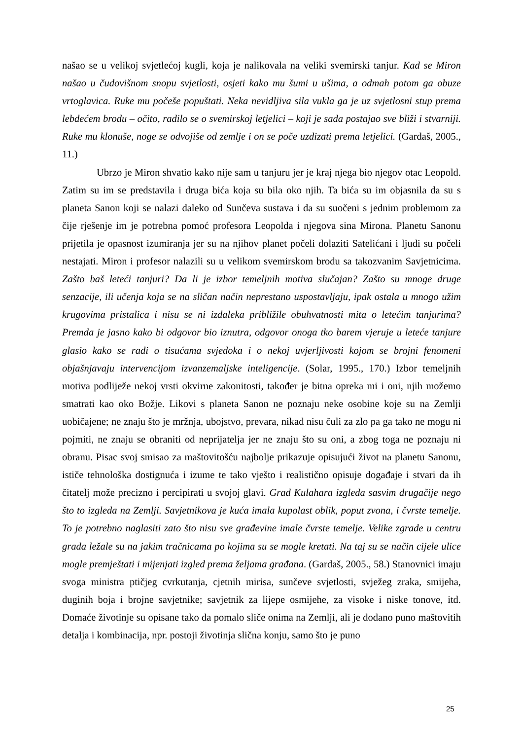našao se u velikoj svjetlećoj kugli, koja je nalikovala na veliki svemirski tanjur. Kad se Miron našao u čudovišnom snopu svjetlosti, osjeti kako mu šumi u ušima, a odmah potom ga obuze vrtoglavica. Ruke mu počeše popuštati. Neka nevidljiva sila vukla ga je uz svjetlosni stup prema lebdećem brodu – očito, radilo se o svemirskoj letjelici – koji je sada postajao sve bliži i stvarniji. Ruke mu klonuše, noge se odvojiše od zemlje i on se poče uzdizati prema letjelici. (Gardaš, 2005., 11.)
Ubrzo je Miron shvatio kako nije sam u tanjuru jer je kraj njega bio njegov otac Leopold. Zatim su im se predstavila i druga bića koja su bila oko njih. Ta bića su im objasnila da su s planeta Sanon koji se nalazi daleko od Sunčeva sustava i da su suočeni s jednim problemom za čije rješenje im je potrebna pomoć profesora Leopolda i njegova sina Mirona. Planetu Sanonu prijetila je opasnost izumiranja jer su na njihov planet počeli dolaziti Satelićani i ljudi su počeli nestajati. Miron i profesor nalazili su u velikom svemirskom brodu sa takozvanim Savjetnicima. Zašto baš leteći tanjuri? Da li je izbor temeljnih motiva slučajan? Zašto su mnoge druge senzacije, ili učenja koja se na sličan način neprestano uspostavljaju, ipak ostala u mnogo užim krugovima pristalica i nisu se ni izdaleka približile obuhvatnosti mita o letećim tanjurima? Premda je jasno kako bi odgovor bio iznutra, odgovor onoga tko barem vjeruje u leteće tanjure glasio kako se radi o tisućama svjedoka i o nekoj uvjerljivosti kojom se brojni fenomeni objašnjavaju intervencijom izvanzemaljske inteligencije. (Solar, 1995., 170.) Izbor temeljnih motiva podliježe nekoj vrsti okvirne zakonitosti, također je bitna opreka mi i oni, njih možemo smatrati kao oko Božje. Likovi s planeta Sanon ne poznaju neke osobine koje su na Zemlji uobičajene; ne znaju što je mržnja, ubojstvo, prevara, nikad nisu čuli za zlo pa ga tako ne mogu ni pojmiti, ne znaju se obraniti od neprijatelja jer ne znaju što su oni, a zbog toga ne poznaju ni obranu. Pisac svoj smisao za maštovitošću najbolje prikazuje opisujući život na planetu Sanonu, ističe tehnološka dostignuća i izume te tako vješto i realistično opisuje događaje i stvari da ih čitatelj može precizno i percipirati u svojoj glavi. Grad Kulahara izgleda sasvim drugačije nego što to izgleda na Zemlji. Savjetnikova je kuća imala kupolast oblik, poput zvona, i čvrste temelje. To je potrebno naglasiti zato što nisu sve građevine imale čvrste temelje. Velike zgrade u centru grada ležale su na jakim tračnicama po kojima su se mogle kretati. Na taj su se način cijele ulice mogle premještati i mijenjati izgled prema željama građana. (Gardaš, 2005., 58.) Stanovnici imaju svoga ministra ptičjeg cvrkutanja, cjetnih mirisa, sunčeve svjetlosti, svježeg zraka, smijeha, duginih boja i brojne savjetnike; savjetnik za lijepe osmijehe, za visoke i niske tonove, itd. Domaće životinje su opisane tako da pomalo sliče onima na Zemlji, ali je dodano puno maštovitih detalja i kombinacija, npr. postoji životinja slična konju, samo što je puno
25